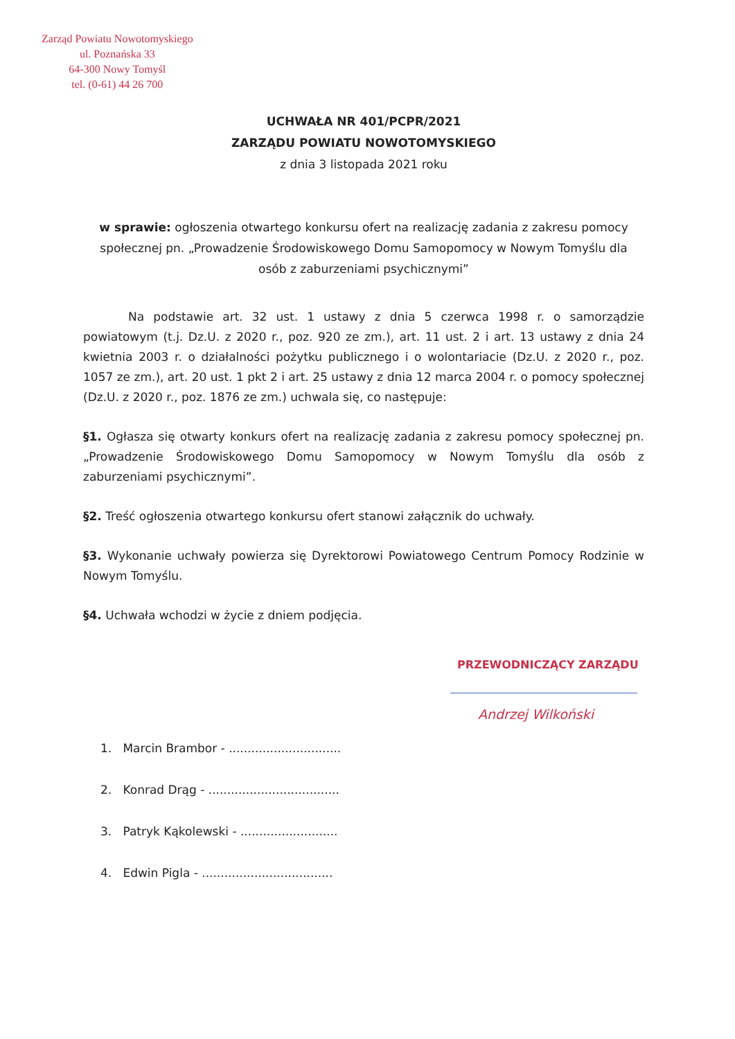Zarząd Powiatu Nowotomyskiego
ul. Poznańska 33
64-300 Nowy Tomyśl
tel. (0-61) 44 26 700
UCHWAŁA NR 401/PCPR/2021
ZARZĄDU POWIATU NOWOTOMYSKIEGO
z dnia 3 listopada 2021 roku
w sprawie: ogłoszenia otwartego konkursu ofert na realizację zadania z zakresu pomocy społecznej pn. „Prowadzenie Środowiskowego Domu Samopomocy w Nowym Tomyślu dla osób z zaburzeniami psychicznymi”
Na podstawie art. 32 ust. 1 ustawy z dnia 5 czerwca 1998 r. o samorządzie powiatowym (t.j. Dz.U. z 2020 r., poz. 920 ze zm.), art. 11 ust. 2 i art. 13 ustawy z dnia 24 kwietnia 2003 r. o działalności pożytku publicznego i o wolontariacie (Dz.U. z 2020 r., poz. 1057 ze zm.), art. 20 ust. 1 pkt 2 i art. 25 ustawy z dnia 12 marca 2004 r. o pomocy społecznej (Dz.U. z 2020 r., poz. 1876 ze zm.) uchwala się, co następuje:
§1. Ogłasza się otwarty konkurs ofert na realizację zadania z zakresu pomocy społecznej pn. „Prowadzenie Środowiskowego Domu Samopomocy w Nowym Tomyślu dla osób z zaburzeniami psychicznymi”.
§2. Treść ogłoszenia otwartego konkursu ofert stanowi załącznik do uchwały.
§3. Wykonanie uchwały powierza się Dyrektorowi Powiatowego Centrum Pomocy Rodzinie w Nowym Tomyślu.
§4. Uchwała wchodzi w życie z dniem podjęcia.
PRZEWODNICZĄCY ZARZĄDU
Andrzej Wilkoński
1. Marcin Brambor - ..............................
2. Konrad Drąg - ...................................
3. Patryk Kąkolewski - ..........................
4. Edwin Pigla - ...................................